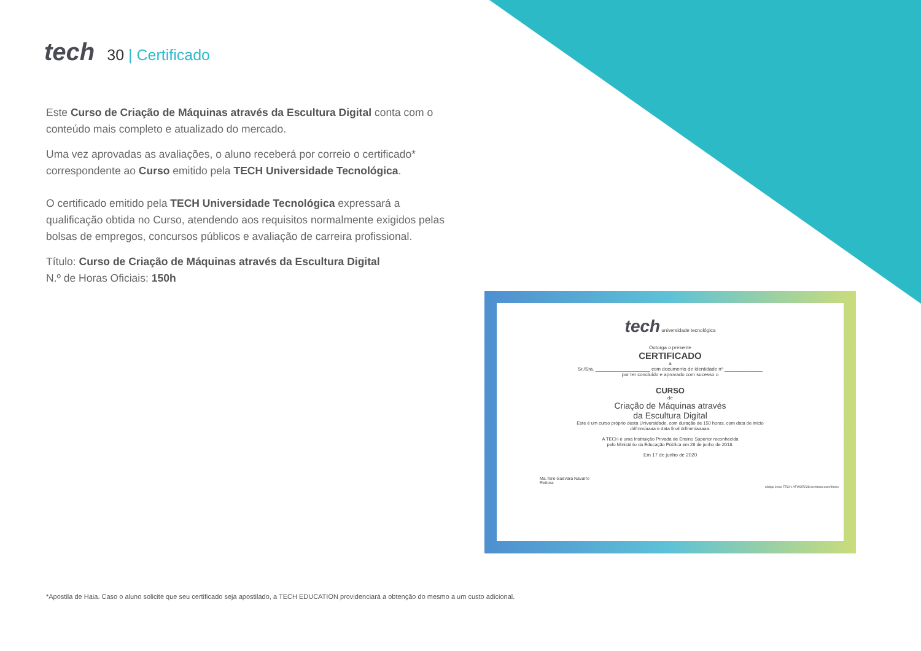tech
30 | Certificado
Este Curso de Criação de Máquinas através da Escultura Digital conta com o conteúdo mais completo e atualizado do mercado.
Uma vez aprovadas as avaliações, o aluno receberá por correio o certificado* correspondente ao Curso emitido pela TECH Universidade Tecnológica.
O certificado emitido pela TECH Universidade Tecnológica expressará a qualificação obtida no Curso, atendendo aos requisitos normalmente exigidos pelas bolsas de empregos, concursos públicos e avaliação de carreira profissional.
Título: Curso de Criação de Máquinas através da Escultura Digital
N.º de Horas Oficiais: 150h
tech universidade tecnológica
Outorga o presente
CERTIFICADO
a
Sr./Sra. ____________________ com documento de identidade nº ______________
por ter concluído e aprovado com sucesso o
CURSO
de
Criação de Máquinas através
da Escultura Digital
Este é um curso próprio desta Universidade, com duração de 150 horas, com data de início
dd/mm/aaaa e data final dd/mm/aaaaa.
A TECH é uma Instituição Privada de Ensino Superior reconhecida
pelo Ministério da Educação Pública em 28 de junho de 2018.
Em 17 de junho de 2020
Ma.Tere Guevara Navarro
Reitora
código único TECH: AFWOR23S techtitute.com/títulos
*Apostila de Haia. Caso o aluno solicite que seu certificado seja apostilado, a TECH EDUCATION providenciará a obtenção do mesmo a um custo adicional.